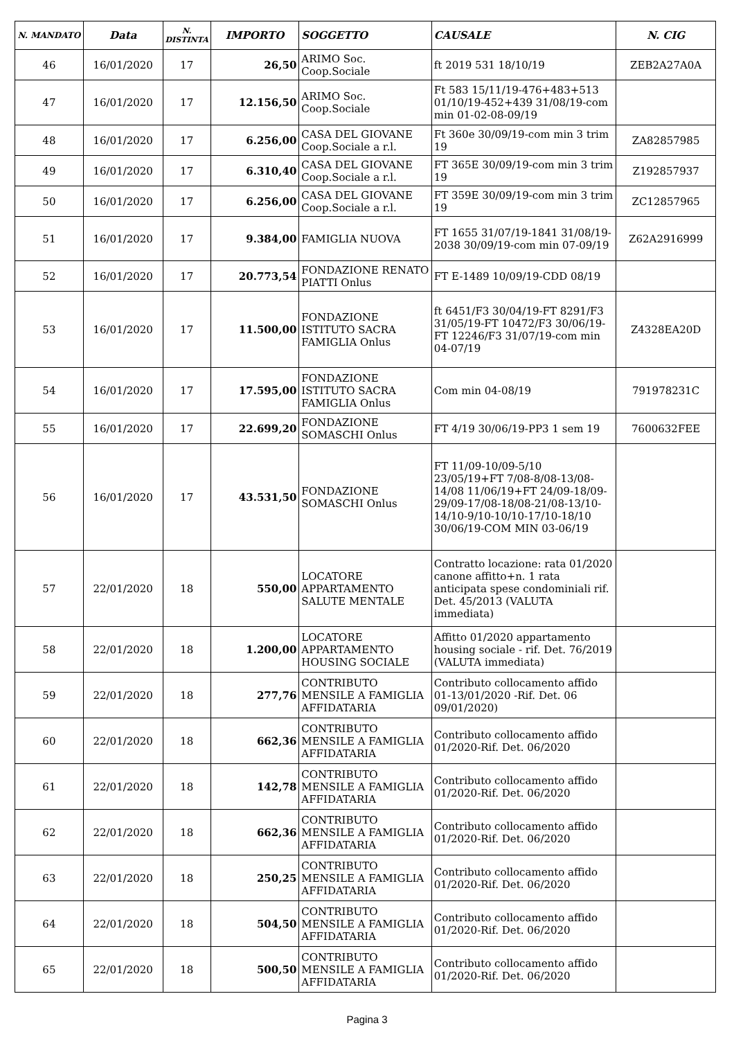| N. MANDATO | Data | N. DISTINTA | IMPORTO | SOGGETTO | CAUSALE | N. CIG |
| --- | --- | --- | --- | --- | --- | --- |
| 46 | 16/01/2020 | 17 | 26,50 | ARIMO Soc. Coop.Sociale | ft 2019 531 18/10/19 | ZEB2A27A0A |
| 47 | 16/01/2020 | 17 | 12.156,50 | ARIMO Soc. Coop.Sociale | Ft 583 15/11/19-476+483+513 01/10/19-452+439 31/08/19-com min 01-02-08-09/19 | |
| 48 | 16/01/2020 | 17 | 6.256,00 | CASA DEL GIOVANE Coop.Sociale a r.l. | Ft 360e 30/09/19-com min 3 trim 19 | ZA82857985 |
| 49 | 16/01/2020 | 17 | 6.310,40 | CASA DEL GIOVANE Coop.Sociale a r.l. | FT 365E 30/09/19-com min 3 trim 19 | Z192857937 |
| 50 | 16/01/2020 | 17 | 6.256,00 | CASA DEL GIOVANE Coop.Sociale a r.l. | FT 359E 30/09/19-com min 3 trim 19 | ZC12857965 |
| 51 | 16/01/2020 | 17 | 9.384,00 | FAMIGLIA NUOVA | FT 1655 31/07/19-1841 31/08/19-2038 30/09/19-com min 07-09/19 | Z62A2916999 |
| 52 | 16/01/2020 | 17 | 20.773,54 | FONDAZIONE RENATO PIATTI Onlus | FT E-1489 10/09/19-CDD 08/19 | |
| 53 | 16/01/2020 | 17 | 11.500,00 | FONDAZIONE ISTITUTO SACRA FAMIGLIA Onlus | ft 6451/F3 30/04/19-FT 8291/F3 31/05/19-FT 10472/F3 30/06/19-FT 12246/F3 31/07/19-com min 04-07/19 | Z4328EA20D |
| 54 | 16/01/2020 | 17 | 17.595,00 | FONDAZIONE ISTITUTO SACRA FAMIGLIA Onlus | Com min 04-08/19 | 791978231C |
| 55 | 16/01/2020 | 17 | 22.699,20 | FONDAZIONE SOMASCHI Onlus | FT 4/19 30/06/19-PP3 1 sem 19 | 7600632FEE |
| 56 | 16/01/2020 | 17 | 43.531,50 | FONDAZIONE SOMASCHI Onlus | FT 11/09-10/09-5/10 23/05/19+FT 7/08-8/08-13/08-14/08 11/06/19+FT 24/09-18/09-29/09-17/08-18/08-21/08-13/10-14/10-9/10-10/10-17/10-18/10 30/06/19-COM MIN 03-06/19 | |
| 57 | 22/01/2020 | 18 | 550,00 | LOCATORE APPARTAMENTO SALUTE MENTALE | Contratto locazione: rata 01/2020 canone affitto+n. 1 rata anticipata spese condominiali rif. Det. 45/2013 (VALUTA immediata) | |
| 58 | 22/01/2020 | 18 | 1.200,00 | LOCATORE APPARTAMENTO HOUSING SOCIALE | Affitto 01/2020 appartamento housing sociale - rif. Det. 76/2019 (VALUTA immediata) | |
| 59 | 22/01/2020 | 18 | 277,76 | CONTRIBUTO MENSILE A FAMIGLIA AFFIDATARIA | Contributo collocamento affido 01-13/01/2020 -Rif. Det. 06 09/01/2020) | |
| 60 | 22/01/2020 | 18 | 662,36 | CONTRIBUTO MENSILE A FAMIGLIA AFFIDATARIA | Contributo collocamento affido 01/2020-Rif. Det. 06/2020 | |
| 61 | 22/01/2020 | 18 | 142,78 | CONTRIBUTO MENSILE A FAMIGLIA AFFIDATARIA | Contributo collocamento affido 01/2020-Rif. Det. 06/2020 | |
| 62 | 22/01/2020 | 18 | 662,36 | CONTRIBUTO MENSILE A FAMIGLIA AFFIDATARIA | Contributo collocamento affido 01/2020-Rif. Det. 06/2020 | |
| 63 | 22/01/2020 | 18 | 250,25 | CONTRIBUTO MENSILE A FAMIGLIA AFFIDATARIA | Contributo collocamento affido 01/2020-Rif. Det. 06/2020 | |
| 64 | 22/01/2020 | 18 | 504,50 | CONTRIBUTO MENSILE A FAMIGLIA AFFIDATARIA | Contributo collocamento affido 01/2020-Rif. Det. 06/2020 | |
| 65 | 22/01/2020 | 18 | 500,50 | CONTRIBUTO MENSILE A FAMIGLIA AFFIDATARIA | Contributo collocamento affido 01/2020-Rif. Det. 06/2020 | |
Pagina 3